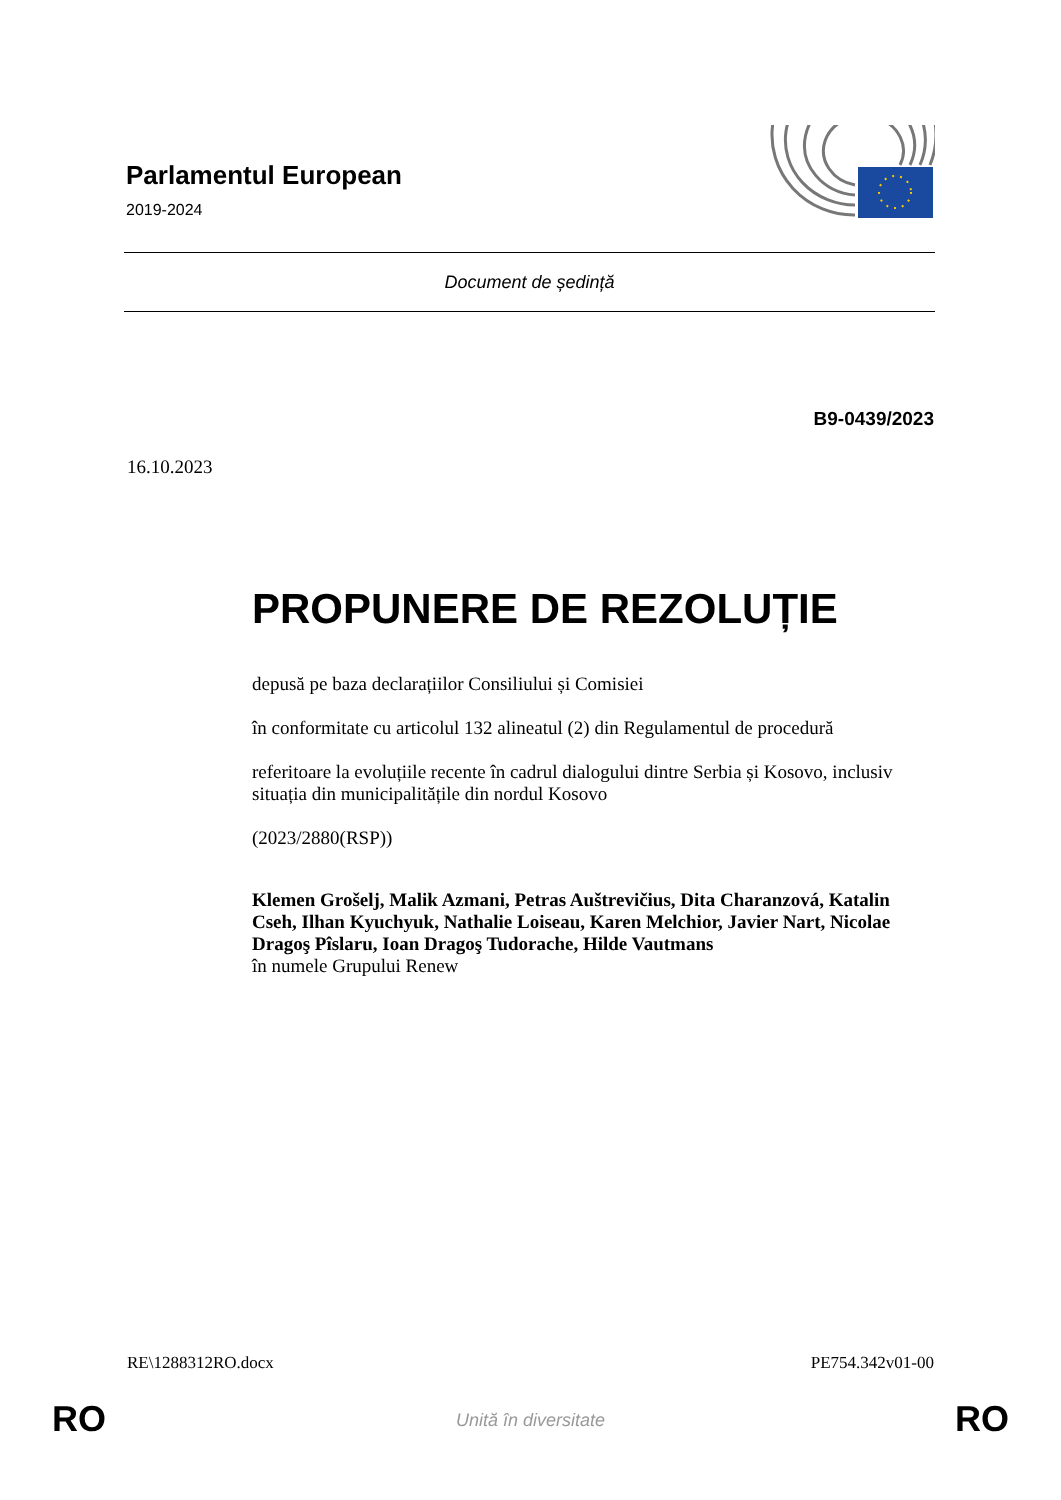Parlamentul European
2019-2024
Document de ședință
B9-0439/2023
16.10.2023
PROPUNERE DE REZOLUȚIE
depusă pe baza declarațiilor Consiliului și Comisiei
în conformitate cu articolul 132 alineatul (2) din Regulamentul de procedură
referitoare la evoluțiile recente în cadrul dialogului dintre Serbia și Kosovo, inclusiv situația din municipalitățile din nordul Kosovo
(2023/2880(RSP))
Klemen Grošelj, Malik Azmani, Petras Auštrevičius, Dita Charanzová, Katalin Cseh, Ilhan Kyuchyuk, Nathalie Loiseau, Karen Melchior, Javier Nart, Nicolae Dragoş Pîslaru, Ioan Dragoş Tudorache, Hilde Vautmans
în numele Grupului Renew
RE\1288312RO.docx PE754.342v01-00
RO
Unită în diversitate RO